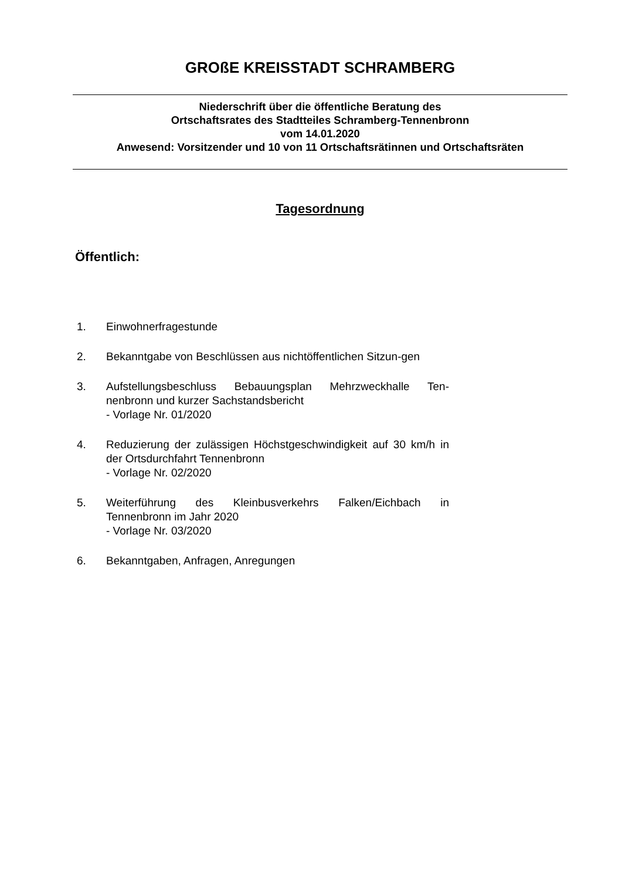GROßE KREISSTADT SCHRAMBERG
Niederschrift über die öffentliche Beratung des
Ortschaftsrates des Stadtteiles Schramberg-Tennenbronn
vom 14.01.2020
Anwesend: Vorsitzender und 10 von 11 Ortschaftsrätinnen und Ortschaftsräten
Tagesordnung
Öffentlich:
1. Einwohnerfragestunde
2. Bekanntgabe von Beschlüssen aus nichtöffentlichen Sitzun-gen
3. Aufstellungsbeschluss Bebauungsplan Mehrzweckhalle Ten-nenbronn und kurzer Sachstandsbericht
- Vorlage Nr. 01/2020
4. Reduzierung der zulässigen Höchstgeschwindigkeit auf 30 km/h in der Ortsdurchfahrt Tennenbronn
- Vorlage Nr. 02/2020
5. Weiterführung des Kleinbusverkehrs Falken/Eichbach in Tennenbronn im Jahr 2020
- Vorlage Nr. 03/2020
6. Bekanntgaben, Anfragen, Anregungen